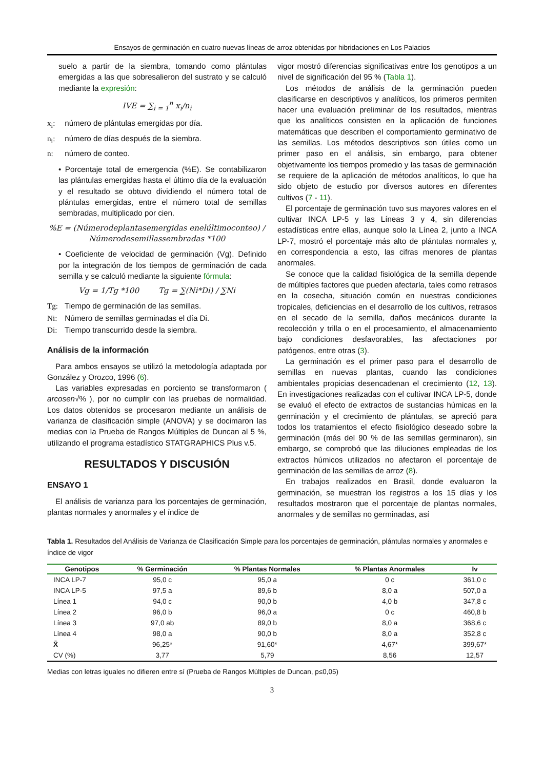Ensayos de germinación en cuatro nuevas líneas de arroz obtenidas por hibridaciones en Los Palacios
suelo a partir de la siembra, tomando como plántulas emergidas a las que sobresalieron del sustrato y se calculó mediante la expresión:
IVE = ∑<sub>i = 1</sub><sup>n</sup> x<sub>i</sub>/n<sub>i</sub>
x<sub>i</sub>: número de plántulas emergidas por día.
n<sub>i</sub>: número de días después de la siembra.
n: número de conteo.
• Porcentaje total de emergencia (%E). Se contabilizaron las plántulas emergidas hasta el último día de la evaluación y el resultado se obtuvo dividiendo el número total de plántulas emergidas, entre el número total de semillas sembradas, multiplicado por cien.
%E = (Númerodeplantasemergidas enelúltimoconteo) / Númerodesemillassembradas *100
• Coeficiente de velocidad de germinación (Vg). Definido por la integración de los tiempos de germinación de cada semilla y se calculó mediante la siguiente fórmula:
Vg = 1/Tg *100 Tg = ∑(Ni*Di) / ∑Ni
Tg: Tiempo de germinación de las semillas.
Ni: Número de semillas germinadas el día Di.
Di: Tiempo transcurrido desde la siembra.
Análisis de la información
Para ambos ensayos se utilizó la metodología adaptada por González y Orozco, 1996 (6).
Las variables expresadas en porciento se transformaron ( arcosen√% ), por no cumplir con las pruebas de normalidad. Los datos obtenidos se procesaron mediante un análisis de varianza de clasificación simple (ANOVA) y se docimaron las medias con la Prueba de Rangos Múltiples de Duncan al 5 %, utilizando el programa estadístico STATGRAPHICS Plus v.5.
RESULTADOS Y DISCUSIÓN
ENSAYO 1
El análisis de varianza para los porcentajes de germinación, plantas normales y anormales y el índice de
vigor mostró diferencias significativas entre los genotipos a un nivel de significación del 95 % (Tabla 1).
Los métodos de análisis de la germinación pueden clasificarse en descriptivos y analíticos, los primeros permiten hacer una evaluación preliminar de los resultados, mientras que los analíticos consisten en la aplicación de funciones matemáticas que describen el comportamiento germinativo de las semillas. Los métodos descriptivos son útiles como un primer paso en el análisis, sin embargo, para obtener objetivamente los tiempos promedio y las tasas de germinación se requiere de la aplicación de métodos analíticos, lo que ha sido objeto de estudio por diversos autores en diferentes cultivos (7 - 11).
El porcentaje de germinación tuvo sus mayores valores en el cultivar INCA LP-5 y las Líneas 3 y 4, sin diferencias estadísticas entre ellas, aunque solo la Línea 2, junto a INCA LP-7, mostró el porcentaje más alto de plántulas normales y, en correspondencia a esto, las cifras menores de plantas anormales.
Se conoce que la calidad fisiológica de la semilla depende de múltiples factores que pueden afectarla, tales como retrasos en la cosecha, situación común en nuestras condiciones tropicales, deficiencias en el desarrollo de los cultivos, retrasos en el secado de la semilla, daños mecánicos durante la recolección y trilla o en el procesamiento, el almacenamiento bajo condiciones desfavorables, las afectaciones por patógenos, entre otras (3).
La germinación es el primer paso para el desarrollo de semillas en nuevas plantas, cuando las condiciones ambientales propicias desencadenan el crecimiento (12, 13). En investigaciones realizadas con el cultivar INCA LP-5, donde se evaluó el efecto de extractos de sustancias húmicas en la germinación y el crecimiento de plántulas, se apreció para todos los tratamientos el efecto fisiológico deseado sobre la germinación (más del 90 % de las semillas germinaron), sin embargo, se comprobó que las diluciones empleadas de los extractos húmicos utilizados no afectaron el porcentaje de germinación de las semillas de arroz (8).
En trabajos realizados en Brasil, donde evaluaron la germinación, se muestran los registros a los 15 días y los resultados mostraron que el porcentaje de plantas normales, anormales y de semillas no germinadas, así
Tabla 1. Resultados del Análisis de Varianza de Clasificación Simple para los porcentajes de germinación, plántulas normales y anormales e índice de vigor
| Genotipos | % Germinación | % Plantas Normales | % Plantas Anormales | Iv |
| --- | --- | --- | --- | --- |
| INCA LP-7 | 95,0 c | 95,0 a | 0 c | 361,0 c |
| INCA LP-5 | 97,5 a | 89,6 b | 8,0 a | 507,0 a |
| Línea 1 | 94,0 c | 90,0 b | 4,0 b | 347,8 c |
| Línea 2 | 96,0 b | 96,0 a | 0 c | 460,8 b |
| Línea 3 | 97,0 ab | 89,0 b | 8,0 a | 368,6 c |
| Línea 4 | 98,0 a | 90,0 b | 8,0 a | 352,8 c |
| X̄ | 96,25* | 91,60* | 4,67* | 399,67* |
| CV (%) | 3,77 | 5,79 | 8,56 | 12,57 |
Medias con letras iguales no difieren entre sí (Prueba de Rangos Múltiples de Duncan, p≤0,05)
3